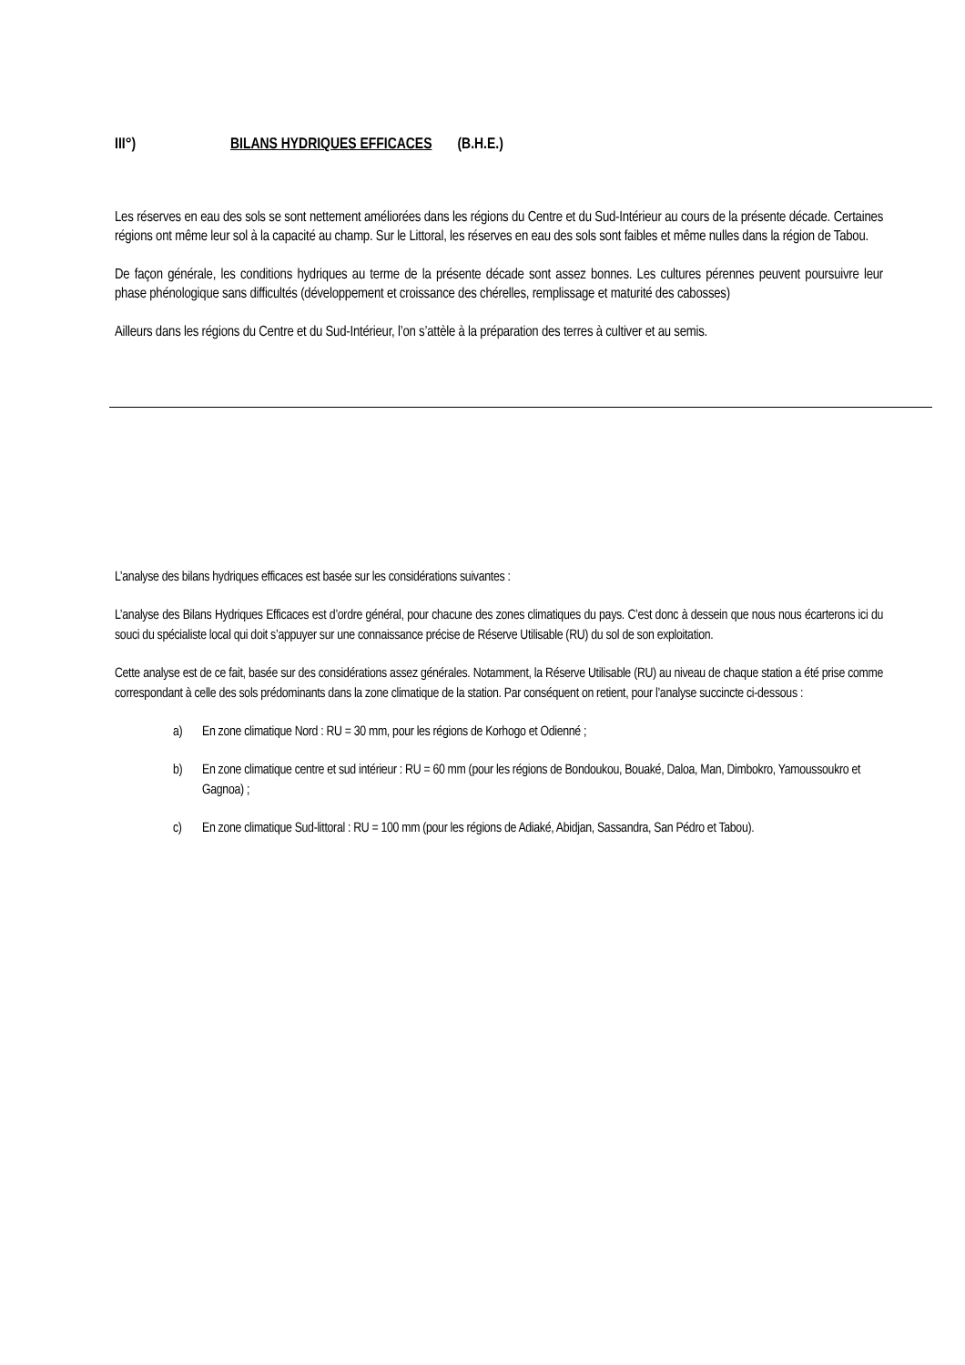III°) BILANS HYDRIQUES EFFICACES (B.H.E.)
Les réserves en eau des sols se sont nettement améliorées dans les régions du Centre et du Sud-Intérieur au cours de la présente décade. Certaines régions ont même leur sol à la capacité au champ. Sur le Littoral, les réserves en eau des sols sont faibles et même nulles dans la région de Tabou.
De façon générale, les conditions hydriques au terme de la présente décade sont assez bonnes. Les cultures pérennes peuvent poursuivre leur phase phénologique sans difficultés (développement et croissance des chérelles, remplissage et maturité des cabosses)
Ailleurs dans les régions du Centre et du Sud-Intérieur, l’on s’attèle à la préparation des terres à cultiver et au semis.
L’analyse des bilans hydriques efficaces est basée sur les considérations suivantes :
L’analyse des Bilans Hydriques Efficaces est d’ordre général, pour chacune des zones climatiques du pays. C’est donc à dessein que nous nous écarterons ici du souci du spécialiste local qui doit s’appuyer sur une connaissance précise de Réserve Utilisable (RU) du sol de son exploitation.
Cette analyse est de ce fait, basée sur des considérations assez générales. Notamment, la Réserve Utilisable (RU) au niveau de chaque station a été prise comme correspondant à celle des sols prédominants dans la zone climatique de la station. Par conséquent on retient, pour l’analyse succincte ci-dessous :
a) En zone climatique Nord : RU = 30 mm, pour les régions de Korhogo et Odienné ;
b) En zone climatique centre et sud intérieur : RU = 60 mm (pour les régions de Bondoukou, Bouaké, Daloa, Man, Dimbokro, Yamoussoukro et Gagnoa) ;
c) En zone climatique Sud-littoral : RU = 100 mm (pour les régions de Adiaké, Abidjan, Sassandra, San Pédro et Tabou).